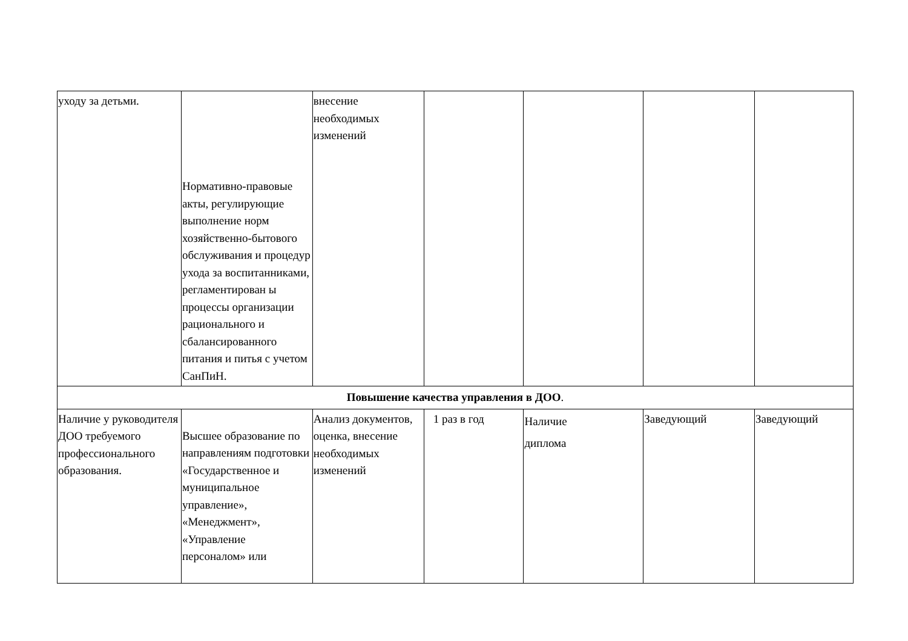| уходу за детьми. | Нормативно-правовые акты, регулирующие выполнение норм хозяйственно-бытового обслуживания и процедур ухода за воспитанниками, регламентирован ы процессы организации рационального и сбалансированного питания и питья с учетом СанПиН. | внесение необходимых изменений | | | | |
| Повышение качества управления в ДОО . | | | | | | |
| Наличие у руководителя ДОО требуемого профессионального образования. | Высшее образование по направлениям подготовки «Государственное и муниципальное управление», «Менеджмент», «Управление персоналом» или | Анализ документов, оценка, внесение необходимых изменений | 1 раз в год | Наличие диплома | Заведующий | Заведующий |